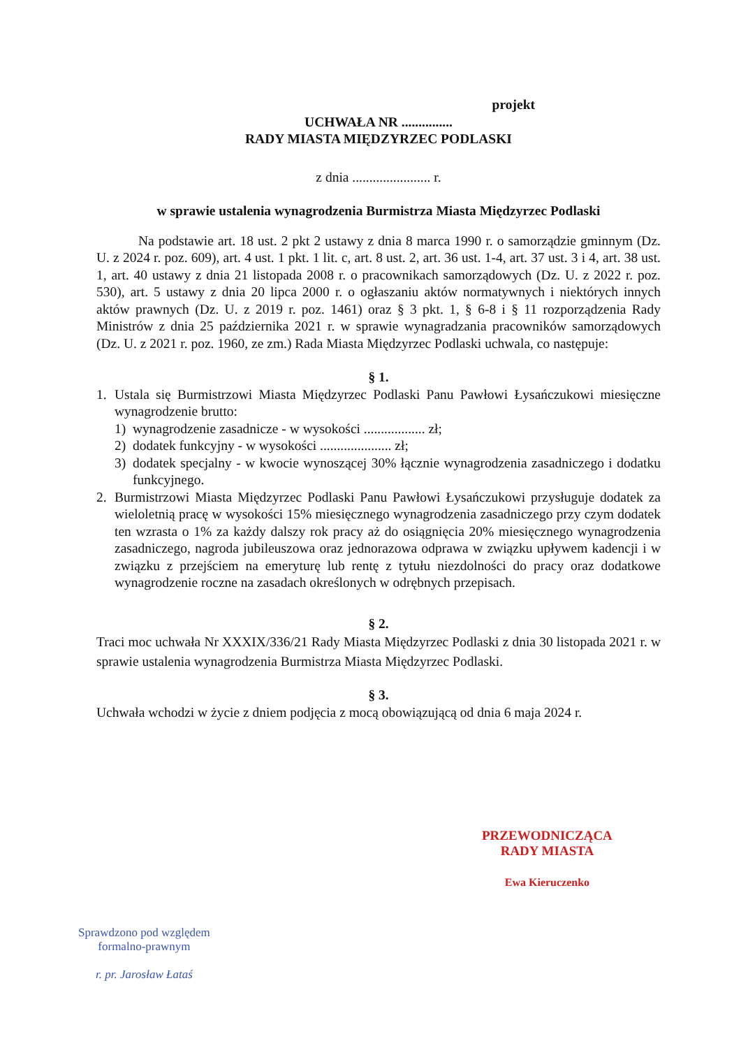projekt
UCHWAŁA NR ...............
RADY MIASTA MIĘDZYRZEC PODLASKI
z dnia ....................... r.
w sprawie ustalenia wynagrodzenia Burmistrza Miasta Międzyrzec Podlaski
Na podstawie art. 18 ust. 2 pkt 2 ustawy z dnia 8 marca 1990 r. o samorządzie gminnym (Dz. U. z 2024 r. poz. 609), art. 4 ust. 1 pkt. 1 lit. c, art. 8 ust. 2, art. 36 ust. 1-4, art. 37 ust. 3 i 4, art. 38 ust. 1, art. 40 ustawy z dnia 21 listopada 2008 r. o pracownikach samorządowych (Dz. U. z 2022 r. poz. 530), art. 5 ustawy z dnia 20 lipca 2000 r. o ogłaszaniu aktów normatywnych i niektórych innych aktów prawnych (Dz. U. z 2019 r. poz. 1461) oraz § 3 pkt. 1, § 6-8 i § 11 rozporządzenia Rady Ministrów z dnia 25 października 2021 r. w sprawie wynagradzania pracowników samorządowych (Dz. U. z 2021 r. poz. 1960, ze zm.) Rada Miasta Międzyrzec Podlaski uchwala, co następuje:
§ 1.
1. Ustala się Burmistrzowi Miasta Międzyrzec Podlaski Panu Pawłowi Łysańczukowi miesięczne wynagrodzenie brutto:
1) wynagrodzenie zasadnicze - w wysokości .................. zł;
2) dodatek funkcyjny - w wysokości ..................... zł;
3) dodatek specjalny - w kwocie wynoszącej 30% łącznie wynagrodzenia zasadniczego i dodatku funkcyjnego.
2. Burmistrzowi Miasta Międzyrzec Podlaski Panu Pawłowi Łysańczukowi przysługuje dodatek za wieloletnią pracę w wysokości 15% miesięcznego wynagrodzenia zasadniczego przy czym dodatek ten wzrasta o 1% za każdy dalszy rok pracy aż do osiągnięcia 20% miesięcznego wynagrodzenia zasadniczego, nagroda jubileuszowa oraz jednorazowa odprawa w związku upływem kadencji i w związku z przejściem na emeryturę lub rentę z tytułu niezdolności do pracy oraz dodatkowe wynagrodzenie roczne na zasadach określonych w odrębnych przepisach.
§ 2.
Traci moc uchwała Nr XXXIX/336/21 Rady Miasta Międzyrzec Podlaski z dnia 30 listopada 2021 r. w sprawie ustalenia wynagrodzenia Burmistrza Miasta Międzyrzec Podlaski.
§ 3.
Uchwała wchodzi w życie z dniem podjęcia z mocą obowiązującą od dnia 6 maja 2024 r.
PRZEWODNICZĄCA
RADY MIASTA
Ewa Kieruczenko
Sprawdzono pod względem
formalno-prawnym
r. pr. Jarosław Łataś